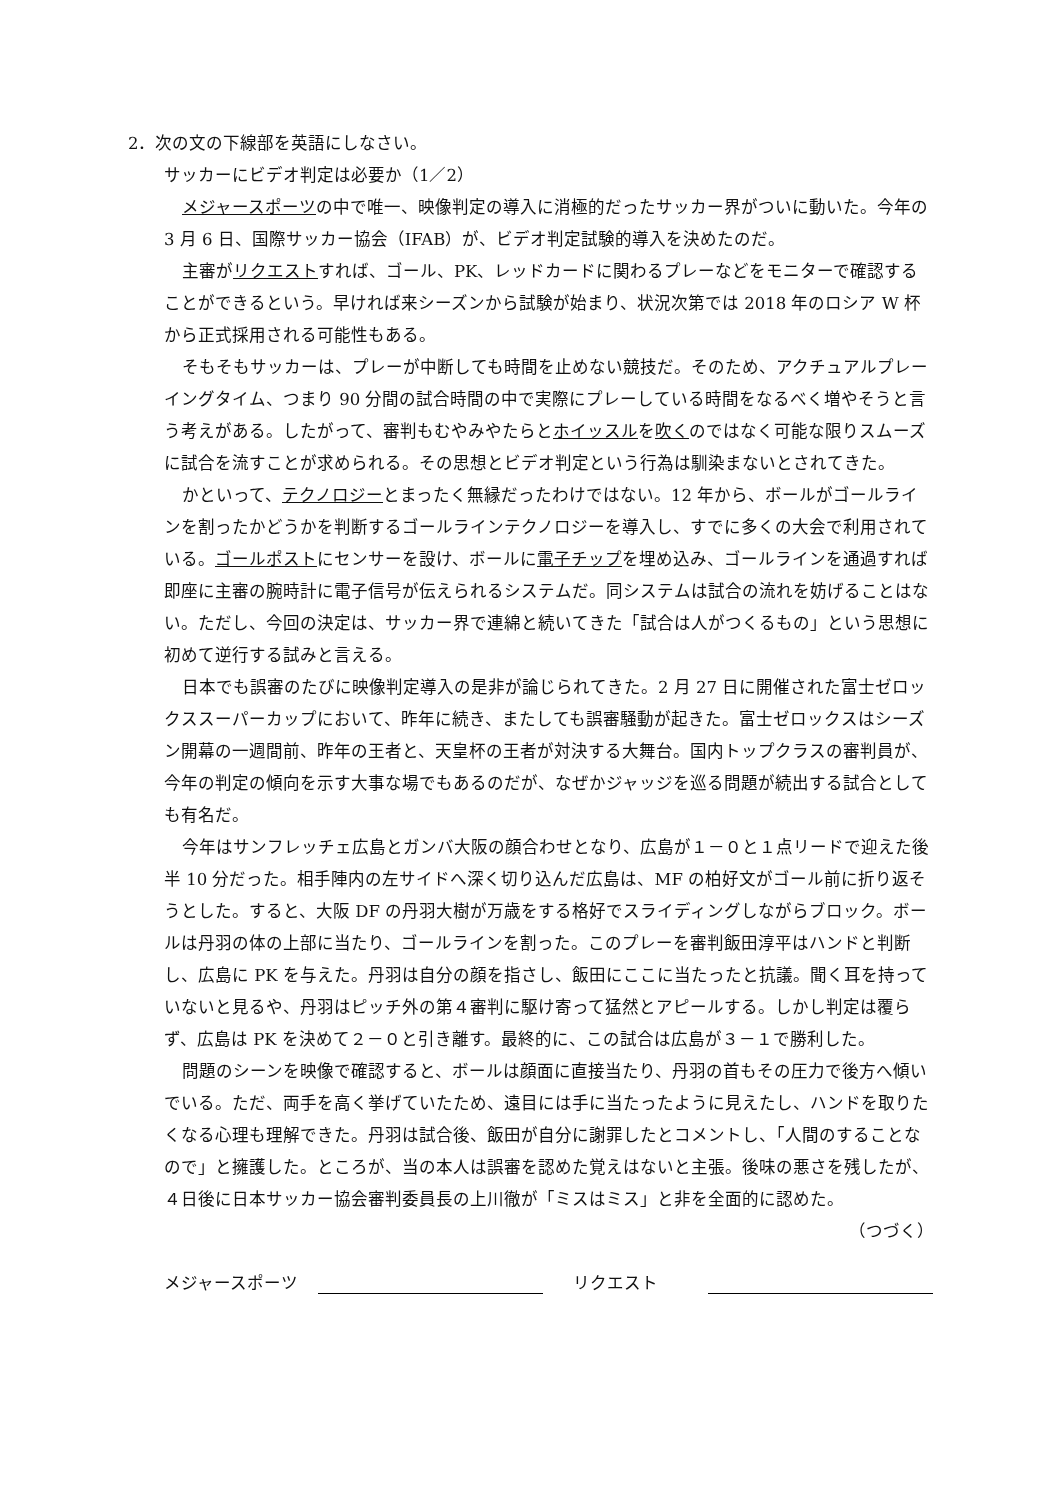2．次の文の下線部を英語にしなさい。
サッカーにビデオ判定は必要か（1／2）
メジャースポーツの中で唯一、映像判定の導入に消極的だったサッカー界がついに動いた。今年の 3 月 6 日、国際サッカー協会（IFAB）が、ビデオ判定試験的導入を決めたのだ。
主審がリクエストすれば、ゴール、PK、レッドカードに関わるプレーなどをモニターで確認することができるという。早ければ来シーズンから試験が始まり、状況次第では 2018 年のロシア W 杯から正式採用される可能性もある。
そもそもサッカーは、プレーが中断しても時間を止めない競技だ。そのため、アクチュアルプレーイングタイム、つまり 90 分間の試合時間の中で実際にプレーしている時間をなるべく増やそうと言う考えがある。したがって、審判もむやみやたらとホイッスルを吹くのではなく可能な限りスムーズに試合を流すことが求められる。その思想とビデオ判定という行為は馴染まないとされてきた。
かといって、テクノロジーとまったく無縁だったわけではない。12 年から、ボールがゴールラインを割ったかどうかを判断するゴールラインテクノロジーを導入し、すでに多くの大会で利用されている。ゴールポストにセンサーを設け、ボールに電子チップを埋め込み、ゴールラインを通過すれば即座に主審の腕時計に電子信号が伝えられるシステムだ。同システムは試合の流れを妨げることはない。ただし、今回の決定は、サッカー界で連綿と続いてきた「試合は人がつくるもの」という思想に初めて逆行する試みと言える。
日本でも誤審のたびに映像判定導入の是非が論じられてきた。2 月 27 日に開催された富士ゼロックススーパーカップにおいて、昨年に続き、またしても誤審騒動が起きた。富士ゼロックスはシーズン開幕の一週間前、昨年の王者と、天皇杯の王者が対決する大舞台。国内トップクラスの審判員が、今年の判定の傾向を示す大事な場でもあるのだが、なぜかジャッジを巡る問題が続出する試合としても有名だ。
今年はサンフレッチェ広島とガンバ大阪の顔合わせとなり、広島が１－０と１点リードで迎えた後半 10 分だった。相手陣内の左サイドへ深く切り込んだ広島は、MF の柏好文がゴール前に折り返そうとした。すると、大阪 DF の丹羽大樹が万歳をする格好でスライディングしながらブロック。ボールは丹羽の体の上部に当たり、ゴールラインを割った。このプレーを審判飯田淳平はハンドと判断し、広島に PK を与えた。丹羽は自分の顔を指さし、飯田にここに当たったと抗議。聞く耳を持っていないと見るや、丹羽はピッチ外の第４審判に駆け寄って猛然とアピールする。しかし判定は覆らず、広島は PK を決めて２－０と引き離す。最終的に、この試合は広島が３－１で勝利した。
問題のシーンを映像で確認すると、ボールは顔面に直接当たり、丹羽の首もその圧力で後方へ傾いでいる。ただ、両手を高く挙げていたため、遠目には手に当たったように見えたし、ハンドを取りたくなる心理も理解できた。丹羽は試合後、飯田が自分に謝罪したとコメントし、「人間のすることなので」と擁護した。ところが、当の本人は誤審を認めた覚えはないと主張。後味の悪さを残したが、４日後に日本サッカー協会審判委員長の上川徹が「ミスはミス」と非を全面的に認めた。 （つづく）
メジャースポーツ リクエスト